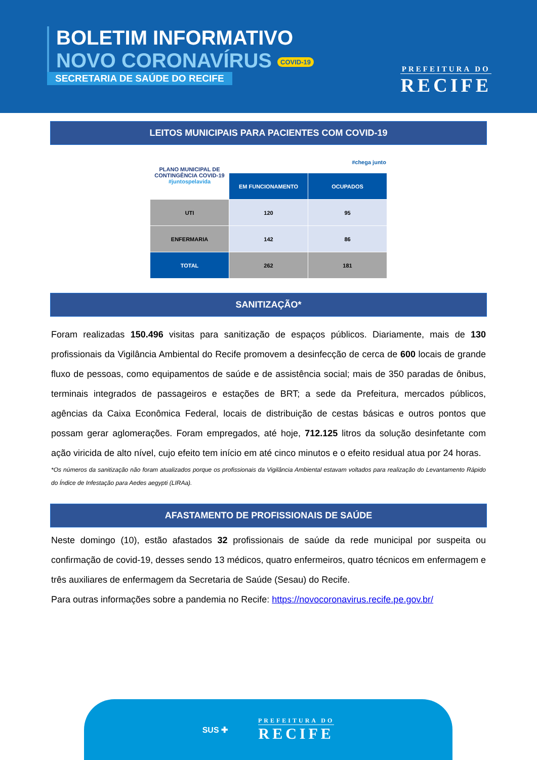BOLETIM INFORMATIVO
NOVO CORONAVÍRUS COVID-19
SECRETARIA DE SAÚDE DO RECIFE
PREFEITURA DO
RECIFE
LEITOS MUNICIPAIS PARA PACIENTES COM COVID-19
| PLANO MUNICIPAL DE CONTINGÊNCIA COVID-19 #juntospelavida | #chega junto | |
| | EM FUNCIONAMENTO | OCUPADOS |
| UTI | 120 | 95 |
| ENFERMARIA | 142 | 86 |
| TOTAL | 262 | 181 |
SANITIZAÇÃO*
Foram realizadas 150.496 visitas para sanitização de espaços públicos. Diariamente, mais de 130 profissionais da Vigilância Ambiental do Recife promovem a desinfecção de cerca de 600 locais de grande fluxo de pessoas, como equipamentos de saúde e de assistência social; mais de 350 paradas de ônibus, terminais integrados de passageiros e estações de BRT; a sede da Prefeitura, mercados públicos, agências da Caixa Econômica Federal, locais de distribuição de cestas básicas e outros pontos que possam gerar aglomerações. Foram empregados, até hoje, 712.125 litros da solução desinfetante com ação viricida de alto nível, cujo efeito tem início em até cinco minutos e o efeito residual atua por 24 horas.
*Os números da sanitização não foram atualizados porque os profissionais da Vigilância Ambiental estavam voltados para realização do Levantamento Rápido do Índice de Infestação para Aedes aegypti (LIRAa).
AFASTAMENTO DE PROFISSIONAIS DE SAÚDE
Neste domingo (10), estão afastados 32 profissionais de saúde da rede municipal por suspeita ou confirmação de covid-19, desses sendo 13 médicos, quatro enfermeiros, quatro técnicos em enfermagem e três auxiliares de enfermagem da Secretaria de Saúde (Sesau) do Recife.
Para outras informações sobre a pandemia no Recife: https://novocoronavirus.recife.pe.gov.br/
SUS ✚
PREFEITURA DO
RECIFE